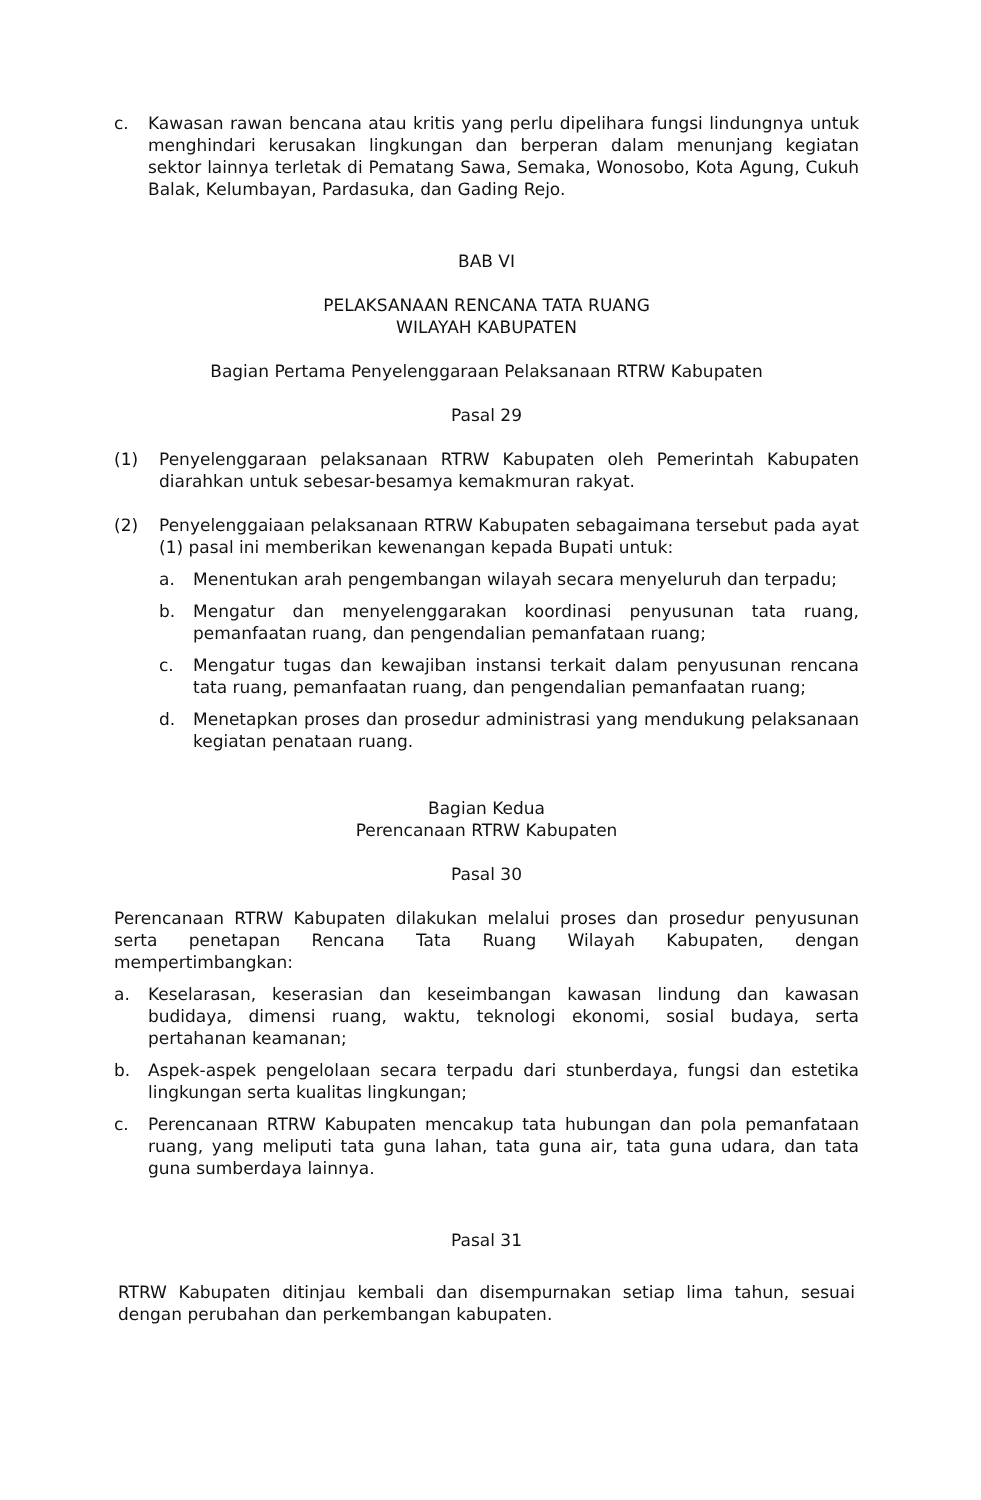c. Kawasan rawan bencana atau kritis yang perlu dipelihara fungsi lindungnya untuk menghindari kerusakan lingkungan dan berperan dalam menunjang kegiatan sektor lainnya terletak di Pematang Sawa, Semaka, Wonosobo, Kota Agung, Cukuh Balak, Kelumbayan, Pardasuka, dan Gading Rejo.
BAB VI
PELAKSANAAN RENCANA TATA RUANG
WILAYAH KABUPATEN
Bagian Pertama Penyelenggaraan Pelaksanaan RTRW Kabupaten
Pasal 29
(1) Penyelenggaraan pelaksanaan RTRW Kabupaten oleh Pemerintah Kabupaten diarahkan untuk sebesar-besamya kemakmuran rakyat.
(2) Penyelenggaiaan pelaksanaan RTRW Kabupaten sebagaimana tersebut pada ayat (1) pasal ini memberikan kewenangan kepada Bupati untuk:
a. Menentukan arah pengembangan wilayah secara menyeluruh dan terpadu;
b. Mengatur dan menyelenggarakan koordinasi penyusunan tata ruang, pemanfaatan ruang, dan pengendalian pemanfataan ruang;
c. Mengatur tugas dan kewajiban instansi terkait dalam penyusunan rencana tata ruang, pemanfaatan ruang, dan pengendalian pemanfaatan ruang;
d. Menetapkan proses dan prosedur administrasi yang mendukung pelaksanaan kegiatan penataan ruang.
Bagian Kedua
Perencanaan RTRW Kabupaten
Pasal 30
Perencanaan RTRW Kabupaten dilakukan melalui proses dan prosedur penyusunan serta penetapan Rencana Tata Ruang Wilayah Kabupaten, dengan mempertimbangkan:
a. Keselarasan, keserasian dan keseimbangan kawasan lindung dan kawasan budidaya, dimensi ruang, waktu, teknologi ekonomi, sosial budaya, serta pertahanan keamanan;
b. Aspek-aspek pengelolaan secara terpadu dari stunberdaya, fungsi dan estetika lingkungan serta kualitas lingkungan;
c. Perencanaan RTRW Kabupaten mencakup tata hubungan dan pola pemanfataan ruang, yang meliputi tata guna lahan, tata guna air, tata guna udara, dan tata guna sumberdaya lainnya.
Pasal 31
RTRW Kabupaten ditinjau kembali dan disempurnakan setiap lima tahun, sesuai dengan perubahan dan perkembangan kabupaten.